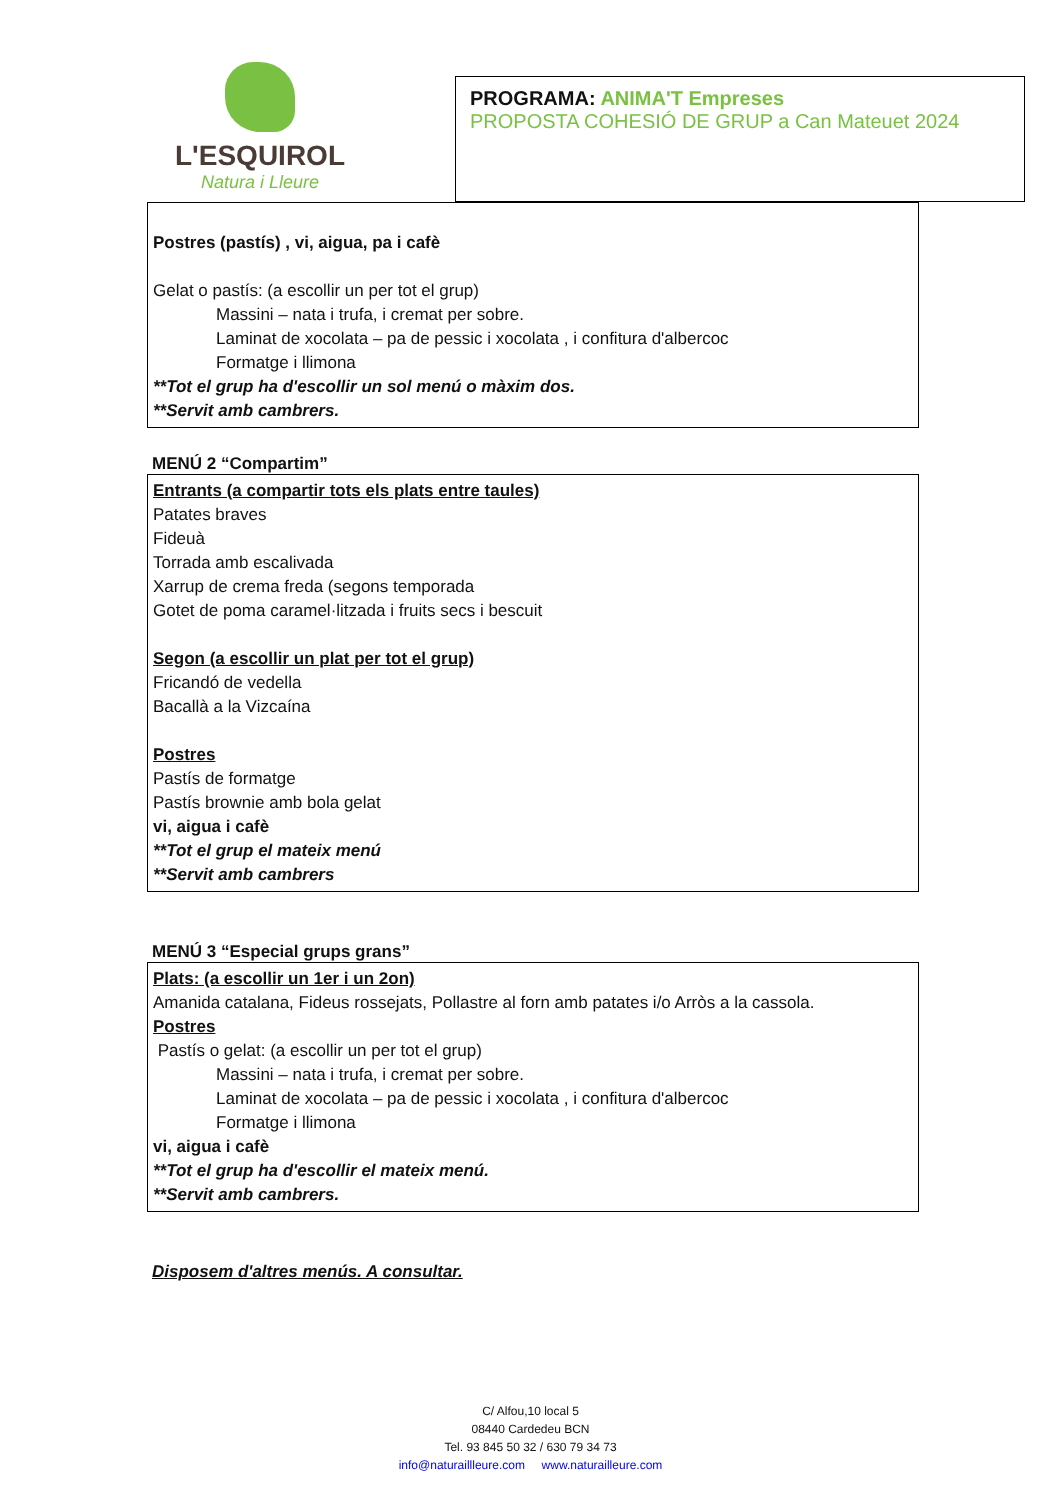L'ESQUIROL
Natura i Lleure
PROGRAMA: ANIMA'T Empreses
PROPOSTA COHESIÓ DE GRUP a Can Mateuet 2024
Postres (pastís) , vi, aigua, pa i cafè
Gelat o pastís: (a escollir un per tot el grup)
Massini – nata i trufa, i cremat per sobre.
Laminat de xocolata – pa de pessic i xocolata , i confitura d'albercoc
Formatge i llimona
**Tot el grup ha d'escollir un sol menú o màxim dos.
**Servit amb cambrers.
MENÚ 2 “Compartim”
Entrants (a compartir tots els plats entre taules)
Patates braves
Fideuà
Torrada amb escalivada
Xarrup de crema freda (segons temporada
Gotet de poma caramel·litzada i fruits secs i bescuit
Segon (a escollir un plat per tot el grup)
Fricandó de vedella
Bacallà a la Vizcaína
Postres
Pastís de formatge
Pastís brownie amb bola gelat
vi, aigua i cafè
**Tot el grup el mateix menú
**Servit amb cambrers
MENÚ 3 “Especial grups grans”
Plats: (a escollir un 1er i un 2on)
Amanida catalana, Fideus rossejats, Pollastre al forn amb patates i/o Arròs a la cassola.
Postres
Pastís o gelat: (a escollir un per tot el grup)
Massini – nata i trufa, i cremat per sobre.
Laminat de xocolata – pa de pessic i xocolata , i confitura d'albercoc
Formatge i llimona
vi, aigua i cafè
**Tot el grup ha d'escollir el mateix menú.
**Servit amb cambrers.
Disposem d'altres menús. A consultar.
C/ Alfou,10 local 5
08440 Cardedeu BCN
Tel. 93 845 50 32 / 630 79 34 73
info@naturaillleure.com www.naturailleure.com